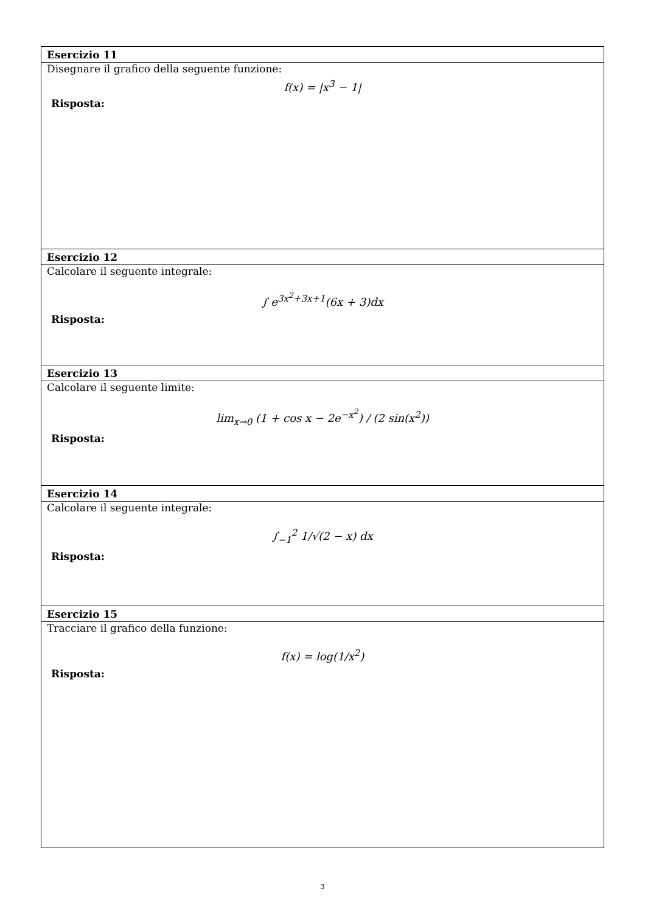| Esercizio 11 |
| --- |
| Disegnare il grafico della seguente funzione: f(x) = /x<sup>3</sup> − 1/ Risposta: |
| Esercizio 12 |
| Calcolare il seguente integrale: ∫ e<sup>3x<sup>2</sup>+3x+1</sup>(6x + 3)dx Risposta: |
| Esercizio 13 |
| Calcolare il seguente limite: lim<sub>x→0</sub> (1 + cos x − 2e<sup>−x<sup>2</sup></sup>) / (2 sin(x<sup>2</sup>)) Risposta: |
| Esercizio 14 |
| Calcolare il seguente integrale: ∫<sub>−1</sub><sup>2</sup> 1/√(2 − x) dx Risposta: |
| Esercizio 15 |
| Tracciare il grafico della funzione: f(x) = log(1/x<sup>2</sup>) Risposta: |
3